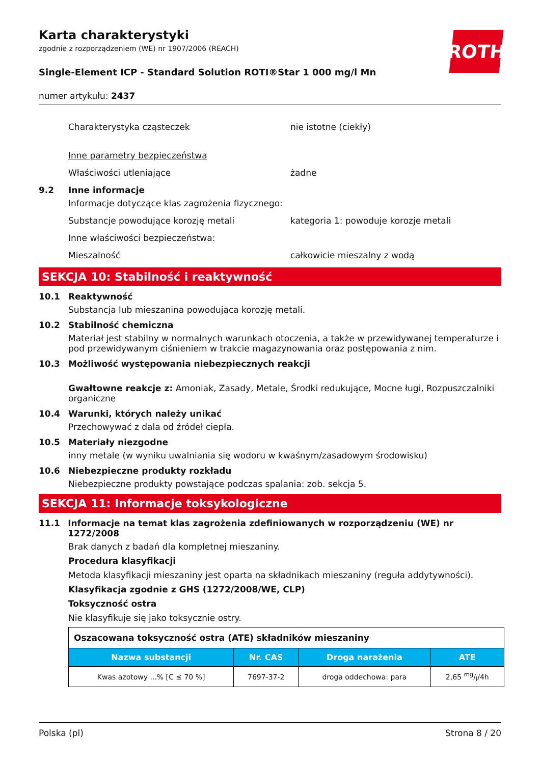ROTH
Karta charakterystyki
zgodnie z rozporządzeniem (WE) nr 1907/2006 (REACH)
Single-Element ICP - Standard Solution ROTI®Star 1 000 mg/l Mn
numer artykułu: 2437
Charakterystyka cząsteczek nie istotne (ciekły)
Inne parametry bezpieczeństwa
Właściwości utleniające żadne
9.2 Inne informacje
Informacje dotyczące klas zagrożenia fizycznego:
Substancje powodujące korozję metali kategoria 1: powoduje korozje metali
Inne właściwości bezpieczeństwa:
Mieszalność całkowicie mieszalny z wodą
SEKCJA 10: Stabilność i reaktywność
10.1 Reaktywność
Substancja lub mieszanina powodująca korozję metali.
10.2 Stabilność chemiczna
Materiał jest stabilny w normalnych warunkach otoczenia, a także w przewidywanej temperaturze i pod przewidywanym ciśnieniem w trakcie magazynowania oraz postępowania z nim.
10.3 Możliwość występowania niebezpiecznych reakcji
Gwałtowne reakcje z: Amoniak, Zasady, Metale, Środki redukujące, Mocne ługi, Rozpuszczalniki organiczne
10.4 Warunki, których należy unikać
Przechowywać z dala od źródeł ciepła.
10.5 Materiały niezgodne
inny metale (w wyniku uwalniania się wodoru w kwaśnym/zasadowym środowisku)
10.6 Niebezpieczne produkty rozkładu
Niebezpieczne produkty powstające podczas spalania: zob. sekcja 5.
SEKCJA 11: Informacje toksykologiczne
11.1 Informacje na temat klas zagrożenia zdefiniowanych w rozporządzeniu (WE) nr 1272/2008
Brak danych z badań dla kompletnej mieszaniny.
Procedura klasyfikacji
Metoda klasyfikacji mieszaniny jest oparta na składnikach mieszaniny (reguła addytywności).
Klasyfikacja zgodnie z GHS (1272/2008/WE, CLP)
Toksyczność ostra
Nie klasyfikuje się jako toksycznie ostry.
| Oszacowana toksyczność ostra (ATE) składników mieszaniny | | | |
| Nazwa substancji | Nr. CAS | Droga narażenia | ATE |
| Kwas azotowy ...% [C ≤ 70 %] | 7697-37-2 | droga oddechowa: para | 2,65 mg/l/4h |
Polska (pl) Strona 8 / 20